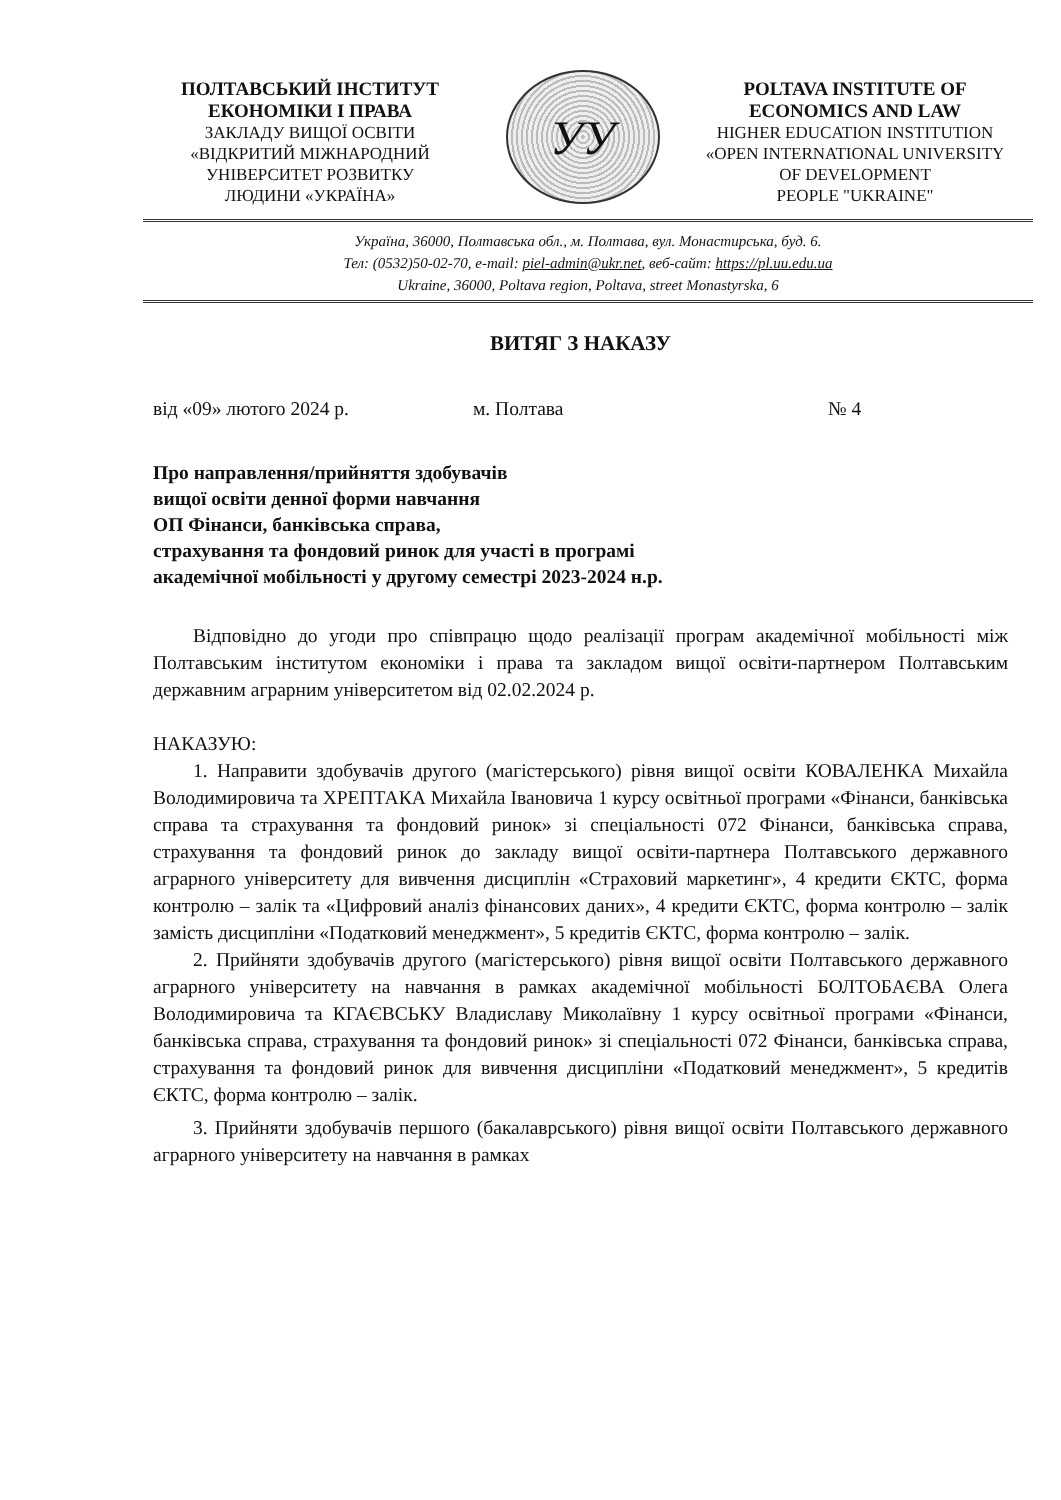ПОЛТАВСЬКИЙ ІНСТИТУТ
ЕКОНОМІКИ І ПРАВА
ЗАКЛАДУ ВИЩОЇ ОСВІТИ
«ВІДКРИТИЙ МІЖНАРОДНИЙ
УНІВЕРСИТЕТ РОЗВИТКУ
ЛЮДИНИ «УКРАЇНА»
УУ
POLTAVA INSTITUTE OF
ECONOMICS AND LAW
HIGHER EDUCATION INSTITUTION
«OPEN INTERNATIONAL UNIVERSITY
OF DEVELOPMENT
PEOPLE "UKRAINE"
Україна, 36000, Полтавська обл., м. Полтава, вул. Монастирська, буд. 6.
Тел: (0532)50-02-70, e-mail: piel-admin@ukr.net, веб-сайт: https://pl.uu.edu.ua
Ukraine, 36000, Poltava region, Poltava, street Monastyrska, 6
ВИТЯГ З НАКАЗУ
від «09» лютого 2024 р. м. Полтава № 4
Про направлення/прийняття здобувачів
вищої освіти денної форми навчання
ОП Фінанси, банківська справа,
страхування та фондовий ринок для участі в програмі
академічної мобільності у другому семестрі 2023-2024 н.р.
Відповідно до угоди про співпрацю щодо реалізації програм академічної мобільності між Полтавським інститутом економіки і права та закладом вищої освіти-партнером Полтавським державним аграрним університетом від 02.02.2024 р.
НАКАЗУЮ:
1. Направити здобувачів другого (магістерського) рівня вищої освіти КОВАЛЕНКА Михайла Володимировича та ХРЕПТАКА Михайла Івановича 1 курсу освітньої програми «Фінанси, банківська справа та страхування та фондовий ринок» зі спеціальності 072 Фінанси, банківська справа, страхування та фондовий ринок до закладу вищої освіти-партнера Полтавського державного аграрного університету для вивчення дисциплін «Страховий маркетинг», 4 кредити ЄКТС, форма контролю – залік та «Цифровий аналіз фінансових даних», 4 кредити ЄКТС, форма контролю – залік замість дисципліни «Податковий менеджмент», 5 кредитів ЄКТС, форма контролю – залік.
2. Прийняти здобувачів другого (магістерського) рівня вищої освіти Полтавського державного аграрного університету на навчання в рамках академічної мобільності БОЛТОБАЄВА Олега Володимировича та КГАЄВСЬКУ Владиславу Миколаївну 1 курсу освітньої програми «Фінанси, банківська справа, страхування та фондовий ринок» зі спеціальності 072 Фінанси, банківська справа, страхування та фондовий ринок для вивчення дисципліни «Податковий менеджмент», 5 кредитів ЄКТС, форма контролю – залік.
3. Прийняти здобувачів першого (бакалаврського) рівня вищої освіти Полтавського державного аграрного університету на навчання в рамках